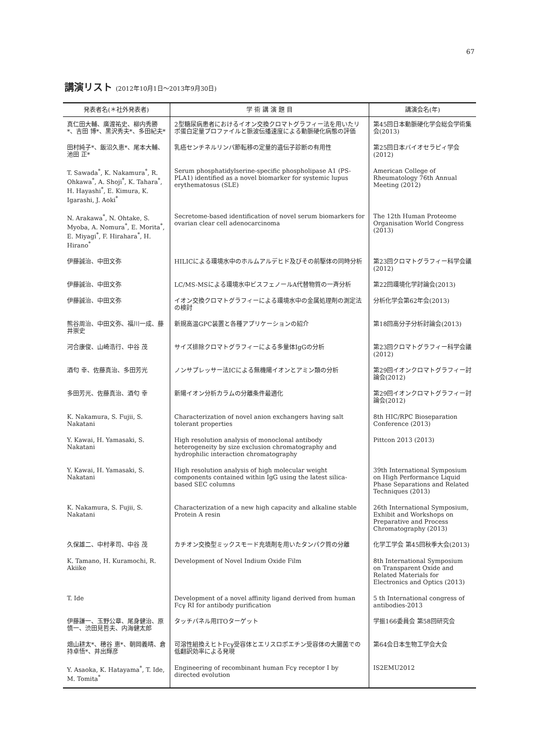67
講演リスト (2012年10月1日〜2013年9月30日)
| 発表者名(＊社外発表者) | 学 術 講 演 題 目 | 講演会名(年) |
| --- | --- | --- |
| 真仁田大輔、廣渡祐史、柳内秀勝*、吉田 博*、黒沢秀夫*、多田紀夫* | 2型糖尿病患者におけるイオン交換クロマトグラフィー法を用いたリポ蛋白定量プロファイルと脈波伝播速度による動脈硬化病態の評価 | 第45回日本動脈硬化学会総会学術集会(2013) |
| 田村純子*、飯沼久恵*、尾本大輔、池田 正* | 乳癌センチネルリンパ節転移の定量的遺伝子診断の有用性 | 第25回日本バイオセラピィ学会(2012) |
| T. Sawada<sup>*</sup>, K. Nakamura<sup>*</sup>, R. Ohkawa<sup>*</sup>, A. Shoji<sup>*</sup>, K. Tahara<sup>*</sup>, H. Hayashi<sup>*</sup>, E. Kimura, K. Igarashi, J. Aoki<sup>*</sup> | Serum phosphatidylserine-specific phospholipase A1 (PS-PLA1) identified as a novel biomarker for systemic lupus erythematosus (SLE) | American College of Rheumatology 76th Annual Meeting (2012) |
| N. Arakawa<sup>*</sup>, N. Ohtake, S. Myoba, A. Nomura<sup>*</sup>, E. Morita<sup>*</sup>, E. Miyagi<sup>*</sup>, F. Hirahara<sup>*</sup>, H. Hirano<sup>*</sup> | Secretome-based identification of novel serum biomarkers for ovarian clear cell adenocarcinoma | The 12th Human Proteome Organisation World Congress (2013) |
| 伊藤誠治、中田文弥 | HILICによる環境水中のホルムアルデヒド及びその前駆体の同時分析 | 第23回クロマトグラフィー科学会議(2012) |
| 伊藤誠治、中田文弥 | LC/MS-MSによる環境水中ビスフェノールA代替物質の一斉分析 | 第22回環境化学討論会(2013) |
| 伊藤誠治、中田文弥 | イオン交換クロマトグラフィーによる環境水中の金属処理剤の測定法の検討 | 分析化学会第62年会(2013) |
| 熊谷周治、中田文弥、福川一成、藤井崇史 | 新規高温GPC装置と各種アプリケーションの紹介 | 第18回高分子分析討論会(2013) |
| 河合康俊、山崎浩行、中谷 茂 | サイズ排除クロマトグラフィーによる多量体IgGの分析 | 第23回クロマトグラフィー科学会議(2012) |
| 酒匂 幸、佐藤真治、多田芳光 | ノンサプレッサー法ICによる無機陽イオンとアミン類の分析 | 第29回イオンクロマトグラフィー討論会(2012) |
| 多田芳光、佐藤真治、酒匂 幸 | 新陽イオン分析カラムの分離条件最適化 | 第29回イオンクロマトグラフィー討論会(2012) |
| K. Nakamura, S. Fujii, S. Nakatani | Characterization of novel anion exchangers having salt tolerant properties | 8th HIC/RPC Bioseparation Conference (2013) |
| Y. Kawai, H. Yamasaki, S. Nakatani | High resolution analysis of monoclonal antibody heterogeneity by size exclusion chromatography and hydrophilic interaction chromatography | Pittcon 2013 (2013) |
| Y. Kawai, H. Yamasaki, S. Nakatani | High resolution analysis of high molecular weight components contained within IgG using the latest silica-based SEC columns | 39th International Symposium on High Performance Liquid Phase Separations and Related Techniques (2013) |
| K. Nakamura, S. Fujii, S. Nakatani | Characterization of a new high capacity and alkaline stable Protein A resin | 26th International Symposium, Exhibit and Workshops on Preparative and Process Chromatography (2013) |
| 久保雄二、中村孝司、中谷 茂 | カチオン交換型ミックスモード充填剤を用いたタンパク質の分離 | 化学工学会 第45回秋季大会(2013) |
| K. Tamano, H. Kuramochi, R. Akiike | Development of Novel Indium Oxide Film | 8th International Symposium on Transparent Oxide and Related Materials for Electronics and Optics (2013) |
| T. Ide | Development of a novel affinity ligand derived from human Fcγ RI for antibody purification | 5 th International congress of antibodies-2013 |
| 伊藤謙一、玉野公章、尾身健治、原 慎一、渋田見哲夫、内海健太郎 | タッチパネル用ITOターゲット | 学振166委員会 第58回研究会 |
| 畑山耕太*、穂谷 恵*、朝岡義晴、倉持卓悟*、井出輝彦 | 可溶性組換えヒトFcγ受容体とエリスロポエチン受容体の大腸菌での低翻訳効率による発現 | 第64会日本生物工学会大会 |
| Y. Asaoka, K. Hatayama<sup>*</sup>, T. Ide, M. Tomita<sup>*</sup> | Engineering of recombinant human Fcγ receptor I by directed evolution | IS2EMU2012 |